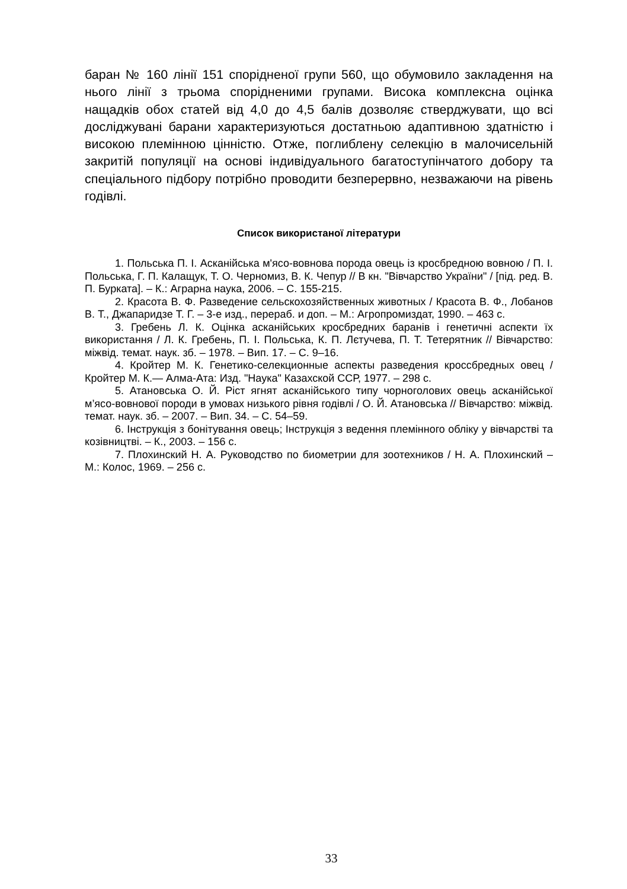баран № 160 лінії 151 спорідненої групи 560, що обумовило закладення на нього лінії з трьома спорідненими групами. Висока комплексна оцінка нащадків обох статей від 4,0 до 4,5 балів дозволяє стверджувати, що всі досліджувані барани характеризуються достатньою адаптивною здатністю і високою племінною цінністю. Отже, поглиблену селекцію в малочисельній закритій популяції на основі індивідуального багатоступінчатого добору та спеціального підбору потрібно проводити безперервно, незважаючи на рівень годівлі.
Список використаної літератури
1. Польська П. І. Асканійська м'ясо-вовнова порода овець із кросбредною вовною / П. І. Польська, Г. П. Калащук, Т. О. Черномиз, В. К. Чепур // В кн. "Вівчарство України" / [під. ред. В. П. Бурката]. – К.: Аграрна наука, 2006. – С. 155-215.
2. Красота В. Ф. Разведение сельскохозяйственных животных / Красота В. Ф., Лобанов В. Т., Джапаридзе Т. Г. – 3-е изд., перераб. и доп. – М.: Агропромиздат, 1990. – 463 с.
3. Гребень Л. К. Оцінка асканійських кросбредних баранів і генетичні аспекти їх використання / Л. К. Гребень, П. І. Польська, К. П. Лєтучева, П. Т. Тетерятник // Вівчарство: міжвід. темат. наук. зб. – 1978. – Вип. 17. – С. 9–16.
4. Кройтер М. К. Генетико-селекционные аспекты разведения кроссбредных овец / Кройтер М. К.— Алма-Ата: Изд. "Наука" Казахской ССР, 1977. – 298 с.
5. Атановська О. Й. Ріст ягнят асканійського типу чорноголових овець асканійської м’ясо-вовнової породи в умовах низького рівня годівлі / О. Й. Атановська // Вівчарство: міжвід. темат. наук. зб. – 2007. – Вип. 34. – С. 54–59.
6. Інструкція з бонітування овець; Інструкція з ведення племінного обліку у вівчарстві та козівництві. – К., 2003. – 156 с.
7. Плохинский Н. А. Руководство по биометрии для зоотехников / Н. А. Плохинский – М.: Колос, 1969. – 256 с.
33